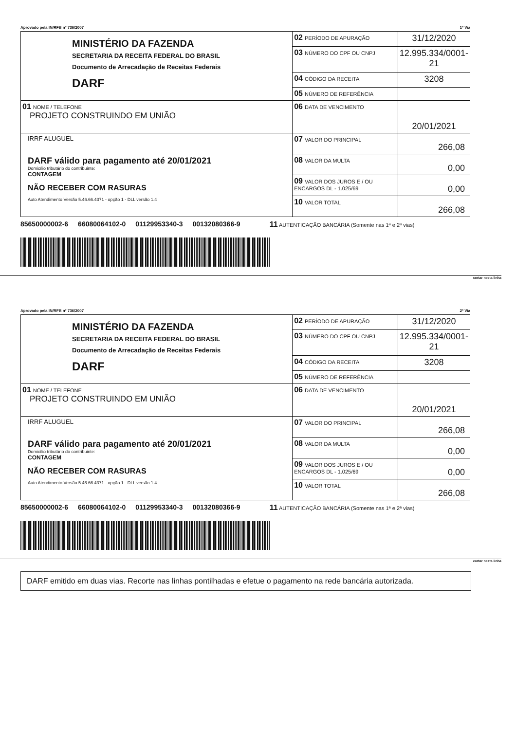Aprovado pela IN/RFB nº 736/2007 1ª Via
| MINISTÉRIO DA FAZENDA SECRETARIA DA RECEITA FEDERAL DO BRASIL Documento de Arrecadação de Receitas Federais DARF | 02 PERÍODO DE APURAÇÃO | 31/12/2020 |
| | 03 NÚMERO DO CPF OU CNPJ | 12.995.334/0001-21 |
| | 04 CÓDIGO DA RECEITA | 3208 |
| | 05 NÚMERO DE REFERÊNCIA | |
| 01 NOME / TELEFONE PROJETO CONSTRUINDO EM UNIÃO | 06 DATA DE VENCIMENTO | 20/01/2021 |
| IRRF ALUGUEL DARF válido para pagamento até 20/01/2021 Domicílio tributário do contribuinte: CONTAGEM NÃO RECEBER COM RASURAS Auto Atendimento Versão 5.46.66.4371 - opção 1 - DLL versão 1.4 | 07 VALOR DO PRINCIPAL | 266,08 |
| | 08 VALOR DA MULTA | 0,00 |
| | 09 VALOR DOS JUROS E / OU ENCARGOS DL - 1.025/69 | 0,00 |
| | 10 VALOR TOTAL | 266,08 |
85650000002-6 66080064102-0 01129953340-3 00132080366-9 11 AUTENTICAÇÃO BANCÁRIA (Somente nas 1ª e 2ª vias)
cortar nesta linha
Aprovado pela IN/RFB nº 736/2007 2ª Via
| MINISTÉRIO DA FAZENDA SECRETARIA DA RECEITA FEDERAL DO BRASIL Documento de Arrecadação de Receitas Federais DARF | 02 PERÍODO DE APURAÇÃO | 31/12/2020 |
| | 03 NÚMERO DO CPF OU CNPJ | 12.995.334/0001-21 |
| | 04 CÓDIGO DA RECEITA | 3208 |
| | 05 NÚMERO DE REFERÊNCIA | |
| 01 NOME / TELEFONE PROJETO CONSTRUINDO EM UNIÃO | 06 DATA DE VENCIMENTO | 20/01/2021 |
| IRRF ALUGUEL DARF válido para pagamento até 20/01/2021 Domicílio tributário do contribuinte: CONTAGEM NÃO RECEBER COM RASURAS Auto Atendimento Versão 5.46.66.4371 - opção 1 - DLL versão 1.4 | 07 VALOR DO PRINCIPAL | 266,08 |
| | 08 VALOR DA MULTA | 0,00 |
| | 09 VALOR DOS JUROS E / OU ENCARGOS DL - 1.025/69 | 0,00 |
| | 10 VALOR TOTAL | 266,08 |
85650000002-6 66080064102-0 01129953340-3 00132080366-9 11 AUTENTICAÇÃO BANCÁRIA (Somente nas 1ª e 2ª vias)
cortar nesta linha
DARF emitido em duas vias. Recorte nas linhas pontilhadas e efetue o pagamento na rede bancária autorizada.